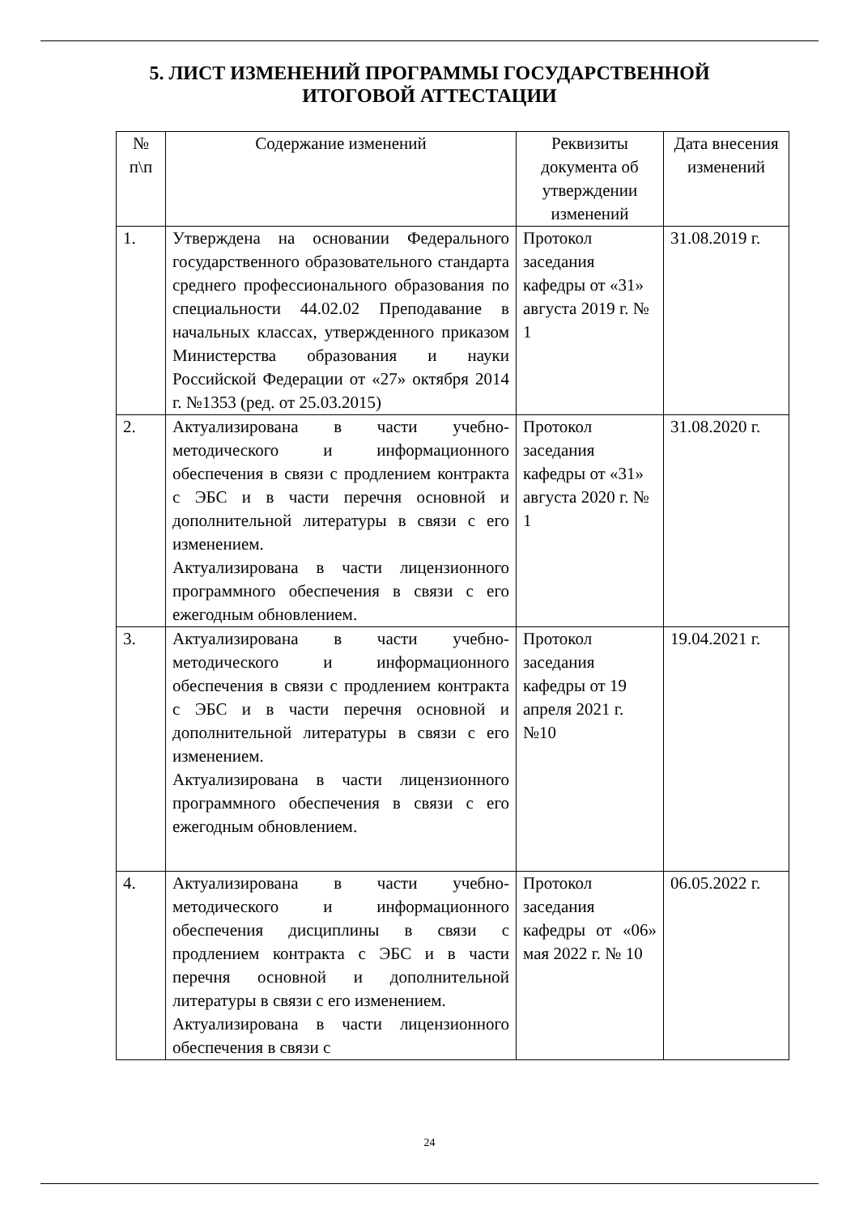5. ЛИСТ ИЗМЕНЕНИЙ ПРОГРАММЫ ГОСУДАРСТВЕННОЙ
ИТОГОВОЙ АТТЕСТАЦИИ
| № п\п | Содержание изменений | Реквизиты документа об утверждении изменений | Дата внесения изменений |
| --- | --- | --- | --- |
| 1. | Утверждена на основании Федерального государственного образовательного стандарта среднего профессионального образования по специальности 44.02.02 Преподавание в начальных классах, утвержденного приказом Министерства образования и науки Российской Федерации от «27» октября 2014 г. №1353 (ред. от 25.03.2015) | Протокол заседания кафедры от «31» августа 2019 г. № 1 | 31.08.2019 г. |
| 2. | Актуализирована в части учебно-методического и информационного обеспечения в связи с продлением контракта с ЭБС и в части перечня основной и дополнительной литературы в связи с его изменением. Актуализирована в части лицензионного программного обеспечения в связи с его ежегодным обновлением. | Протокол заседания кафедры от «31» августа 2020 г. № 1 | 31.08.2020 г. |
| 3. | Актуализирована в части учебно-методического и информационного обеспечения в связи с продлением контракта с ЭБС и в части перечня основной и дополнительной литературы в связи с его изменением. Актуализирована в части лицензионного программного обеспечения в связи с его ежегодным обновлением. | Протокол заседания кафедры от 19 апреля 2021 г. №10 | 19.04.2021 г. |
| 4. | Актуализирована в части учебно-методического и информационного обеспечения дисциплины в связи с продлением контракта с ЭБС и в части перечня основной и дополнительной литературы в связи с его изменением. Актуализирована в части лицензионного обеспечения в связи с | Протокол заседания кафедры от «06» мая 2022 г. № 10 | 06.05.2022 г. |
24